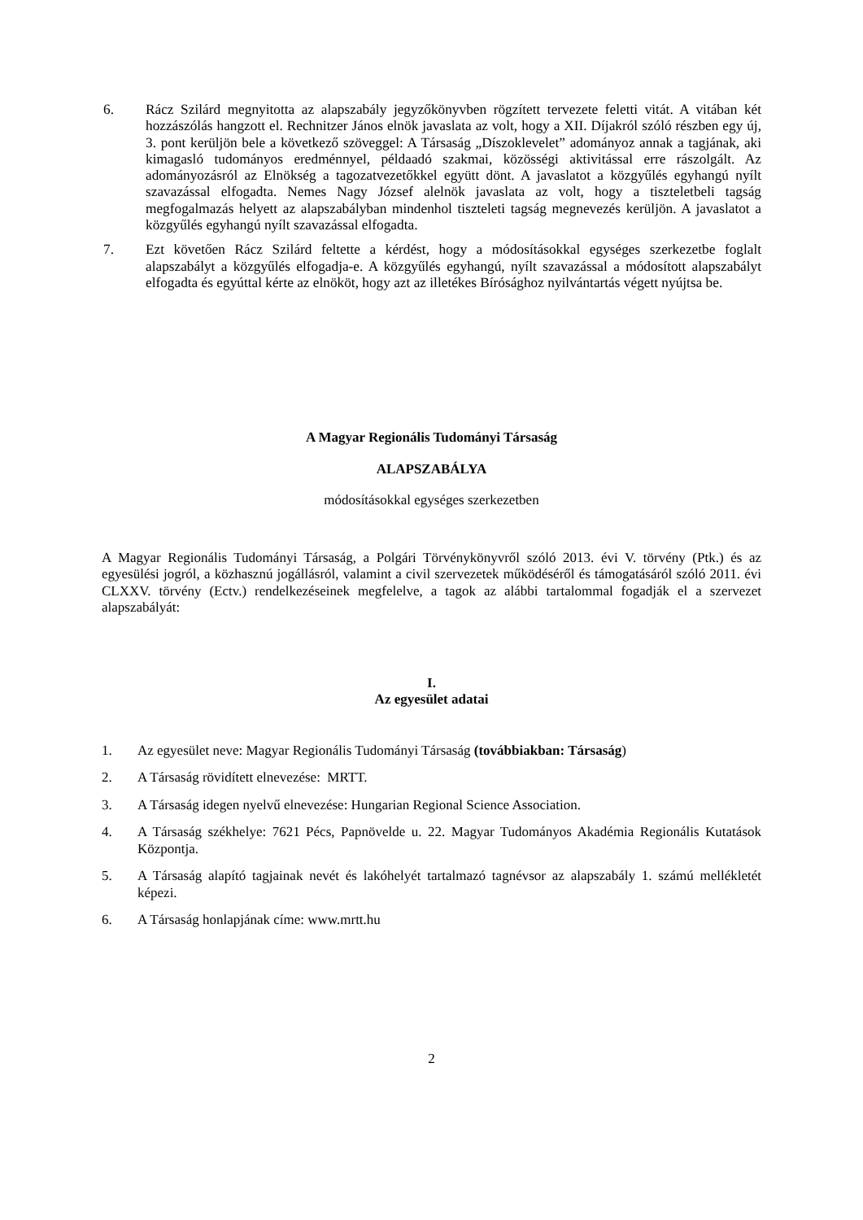6. Rácz Szilárd megnyitotta az alapszabály jegyzőkönyvben rögzített tervezete feletti vitát. A vitában két hozzászólás hangzott el. Rechnitzer János elnök javaslata az volt, hogy a XII. Díjakról szóló részben egy új, 3. pont kerüljön bele a következő szöveggel: A Társaság „Díszoklevelet” adományoz annak a tagjának, aki kimagasló tudományos eredménnyel, példaadó szakmai, közösségi aktivitással erre rászolgált. Az adományozásról az Elnökség a tagozatvezetőkkel együtt dönt. A javaslatot a közgyűlés egyhangú nyílt szavazással elfogadta. Nemes Nagy József alelnök javaslata az volt, hogy a tiszteletbeli tagság megfogalmazás helyett az alapszabályban mindenhol tiszteleti tagság megnevezés kerüljön. A javaslatot a közgyűlés egyhangú nyílt szavazással elfogadta.
7. Ezt követően Rácz Szilárd feltette a kérdést, hogy a módosításokkal egységes szerkezetbe foglalt alapszabályt a közgyűlés elfogadja-e. A közgyűlés egyhangú, nyílt szavazással a módosított alapszabályt elfogadta és egyúttal kérte az elnököt, hogy azt az illetékes Bírósághoz nyilvántartás végett nyújtsa be.
A Magyar Regionális Tudományi Társaság
ALAPSZABÁLYA
módosításokkal egységes szerkezetben
A Magyar Regionális Tudományi Társaság, a Polgári Törvénykönyvről szóló 2013. évi V. törvény (Ptk.) és az egyesülési jogról, a közhasznú jogállásról, valamint a civil szervezetek működéséről és támogatásáról szóló 2011. évi CLXXV. törvény (Ectv.) rendelkezéseinek megfelelve, a tagok az alábbi tartalommal fogadják el a szervezet alapszabályát:
I.
Az egyesület adatai
1. Az egyesület neve: Magyar Regionális Tudományi Társaság (továbbiakban: Társaság)
2. A Társaság rövidített elnevezése: MRTT.
3. A Társaság idegen nyelvű elnevezése: Hungarian Regional Science Association.
4. A Társaság székhelye: 7621 Pécs, Papnövelde u. 22. Magyar Tudományos Akadémia Regionális Kutatások Központja.
5. A Társaság alapító tagjainak nevét és lakóhelyét tartalmazó tagnévsor az alapszabály 1. számú mellékletét képezi.
6. A Társaság honlapjának címe: www.mrtt.hu
2